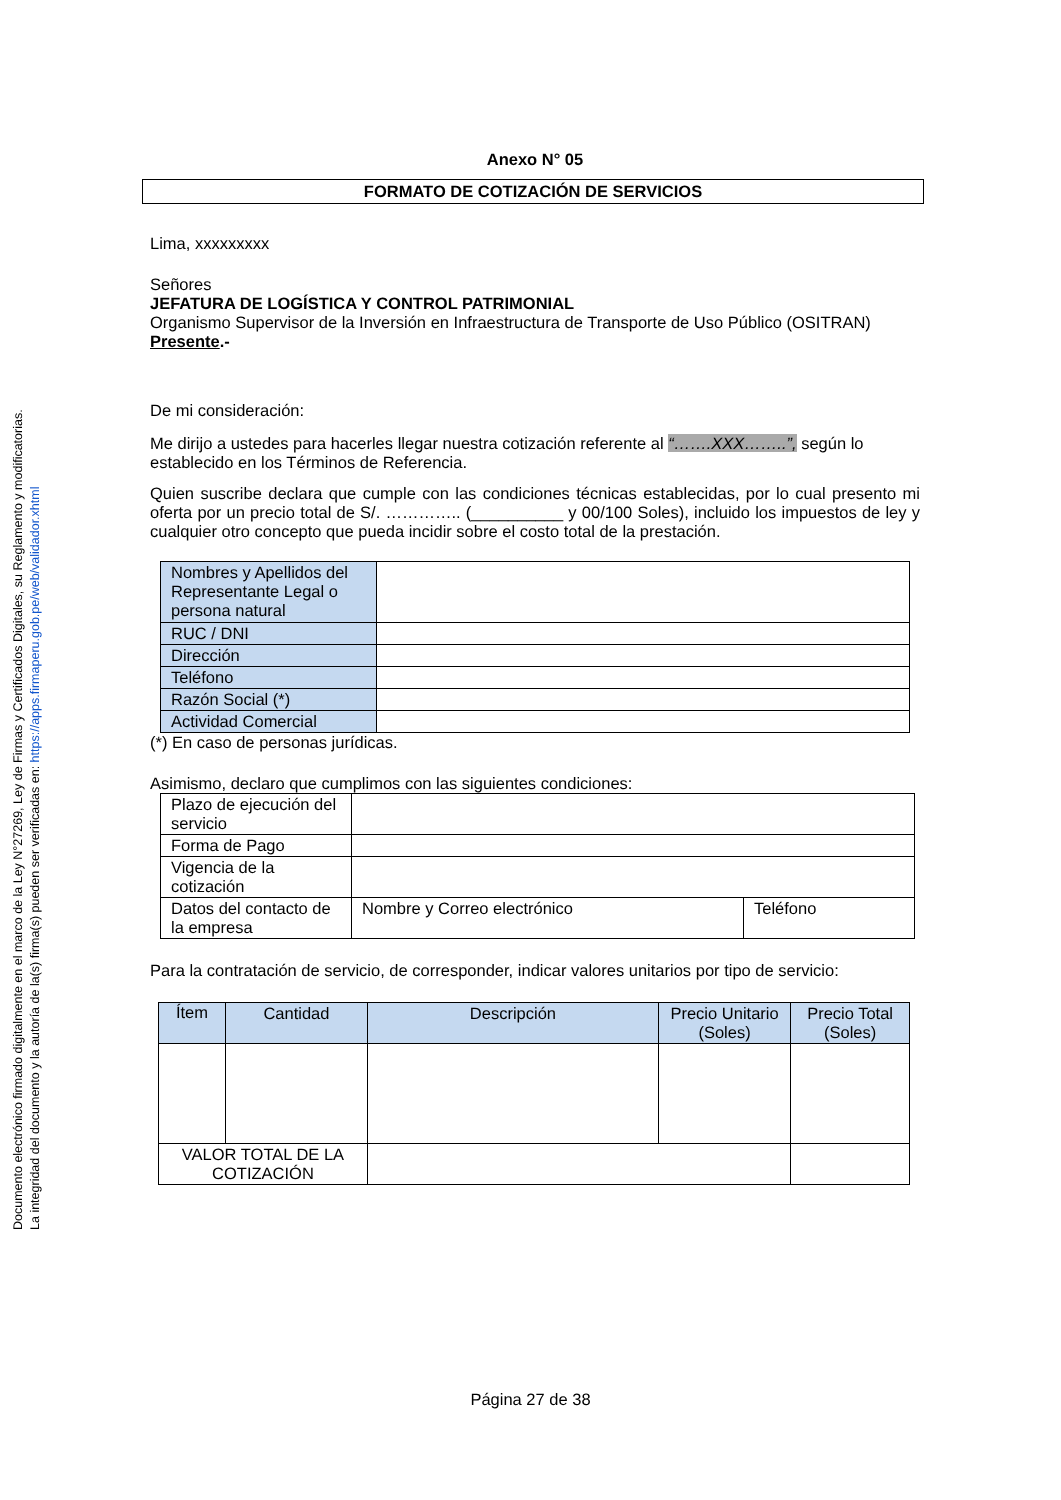Documento electrónico firmado digitalmente en el marco de la Ley N°27269, Ley de Firmas y Certificados Digitales, su Reglamento y modificatorias.
La integridad del documento y la autoría de la(s) firma(s) pueden ser verificadas en: https://apps.firmaperu.gob.pe/web/validador.xhtml
Anexo N° 05
FORMATO DE COTIZACIÓN DE SERVICIOS
Lima, xxxxxxxxx
Señores
JEFATURA DE LOGÍSTICA Y CONTROL PATRIMONIAL
Organismo Supervisor de la Inversión en Infraestructura de Transporte de Uso Público (OSITRAN)
Presente.-
De mi consideración:
Me dirijo a ustedes para hacerles llegar nuestra cotización referente al “…….XXX……..”, según lo establecido en los Términos de Referencia.
Quien suscribe declara que cumple con las condiciones técnicas establecidas, por lo cual presento mi oferta por un precio total de S/. ………….. (__________ y 00/100 Soles), incluido los impuestos de ley y cualquier otro concepto que pueda incidir sobre el costo total de la prestación.
| Nombres y Apellidos del Representante Legal o persona natural | |
| RUC / DNI | |
| Dirección | |
| Teléfono | |
| Razón Social (*) | |
| Actividad Comercial | |
(*) En caso de personas jurídicas.
Asimismo, declaro que cumplimos con las siguientes condiciones:
| Plazo de ejecución del servicio | | |
| Forma de Pago | | |
| Vigencia de la cotización | | |
| Datos del contacto de la empresa | Nombre y Correo electrónico | Teléfono |
Para la contratación de servicio, de corresponder, indicar valores unitarios por tipo de servicio:
| Ítem | Cantidad | Descripción | Precio Unitario (Soles) | Precio Total (Soles) |
| --- | --- | --- | --- | --- |
| VALOR TOTAL DE LA COTIZACIÓN | | | | |
Página 27 de 38